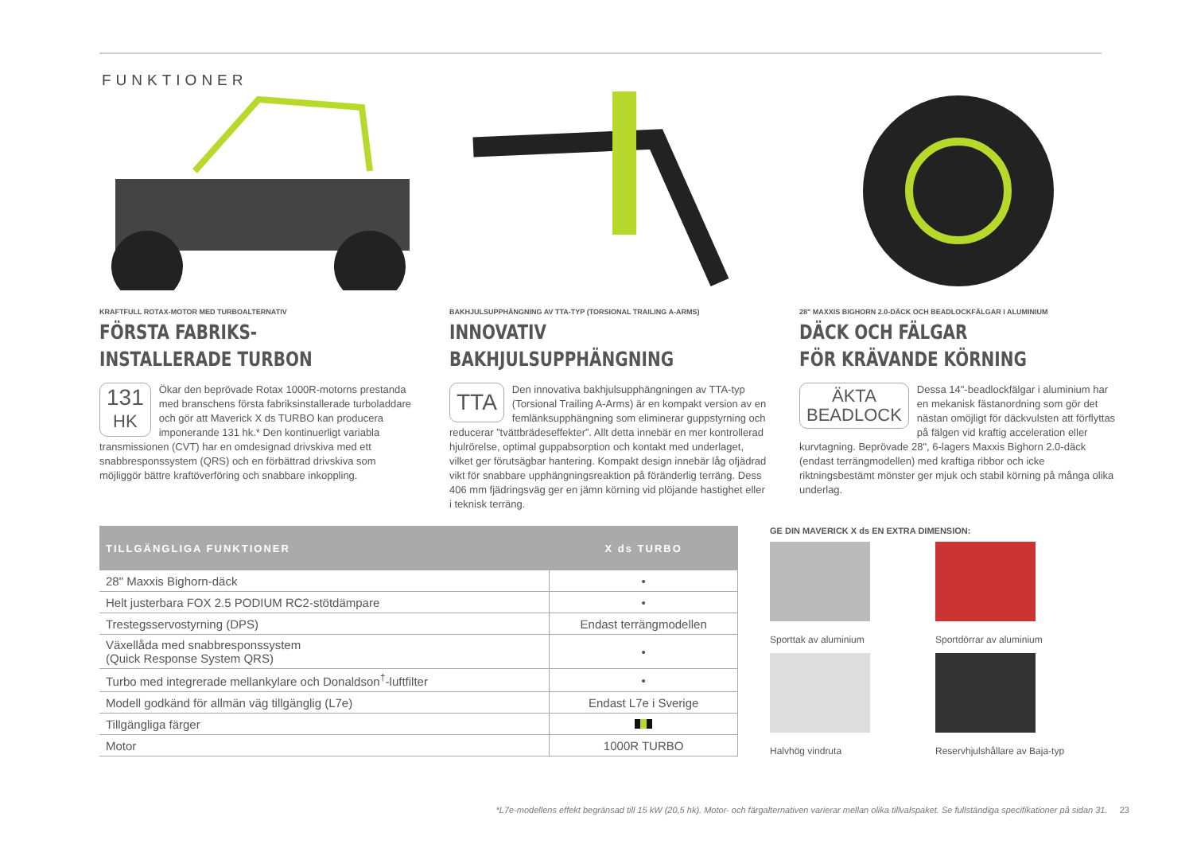FUNKTIONER
KRAFTFULL ROTAX-MOTOR MED TURBOALTERNATIV
FÖRSTA FABRIKS-
INSTALLERADE TURBON
131
HK
Ökar den beprövade Rotax 1000R-motorns prestanda med branschens första fabriksinstallerade turboladdare och gör att Maverick X ds TURBO kan producera imponerande 131 hk.* Den kontinuerligt variabla transmissionen (CVT) har en omdesignad drivskiva med ett snabbresponssystem (QRS) och en förbättrad drivskiva som möjliggör bättre kraftöverföring och snabbare inkoppling.
BAKHJULSUPPHÄNGNING AV TTA-TYP (TORSIONAL TRAILING A-ARMS)
INNOVATIV
BAKHJULSUPPHÄNGNING
TTA
Den innovativa bakhjulsupphängningen av TTA-typ (Torsional Trailing A-Arms) är en kompakt version av en femlänksupphängning som eliminerar guppstyrning och reducerar ”tvättbrädeseffekter”. Allt detta innebär en mer kontrollerad hjulrörelse, optimal guppabsorption och kontakt med underlaget, vilket ger förutsägbar hantering. Kompakt design innebär låg ofjädrad vikt för snabbare upphängningsreaktion på föränderlig terräng. Dess 406 mm fjädringsväg ger en jämn körning vid plöjande hastighet eller i teknisk terräng.
28" MAXXIS BIGHORN 2.0-DÄCK OCH BEADLOCKFÄLGAR I ALUMINIUM
DÄCK OCH FÄLGAR
FÖR KRÄVANDE KÖRNING
ÄKTA
BEADLOCK
Dessa 14"-beadlockfälgar i aluminium har en mekanisk fästanordning som gör det nästan omöjligt för däckvulsten att förflyttas på fälgen vid kraftig acceleration eller kurvtagning. Beprövade 28", 6-lagers Maxxis Bighorn 2.0-däck (endast terrängmodellen) med kraftiga ribbor och icke riktningsbestämt mönster ger mjuk och stabil körning på många olika underlag.
| TILLGÄNGLIGA FUNKTIONER | X ds TURBO |
| --- | --- |
| 28" Maxxis Bighorn-däck | • |
| Helt justerbara FOX 2.5 PODIUM RC2-stötdämpare | • |
| Trestegsservostyrning (DPS) | Endast terrängmodellen |
| Växellåda med snabbresponssystem (Quick Response System QRS) | • |
| Turbo med integrerade mellankylare och Donaldson<sup>†</sup>-luftfilter | • |
| Modell godkänd för allmän väg tillgänglig (L7e) | Endast L7e i Sverige |
| Tillgängliga färger | |
| Motor | 1000R TURBO |
GE DIN MAVERICK X ds EN EXTRA DIMENSION:
Sporttak av aluminium
Sportdörrar av aluminium
Halvhög vindruta
Reservhjulshållare av Baja-typ
*L7e-modellens effekt begränsad till 15 kW (20,5 hk). Motor- och färgalternativen varierar mellan olika tillvalspaket. Se fullständiga specifikationer på sidan 31. 23